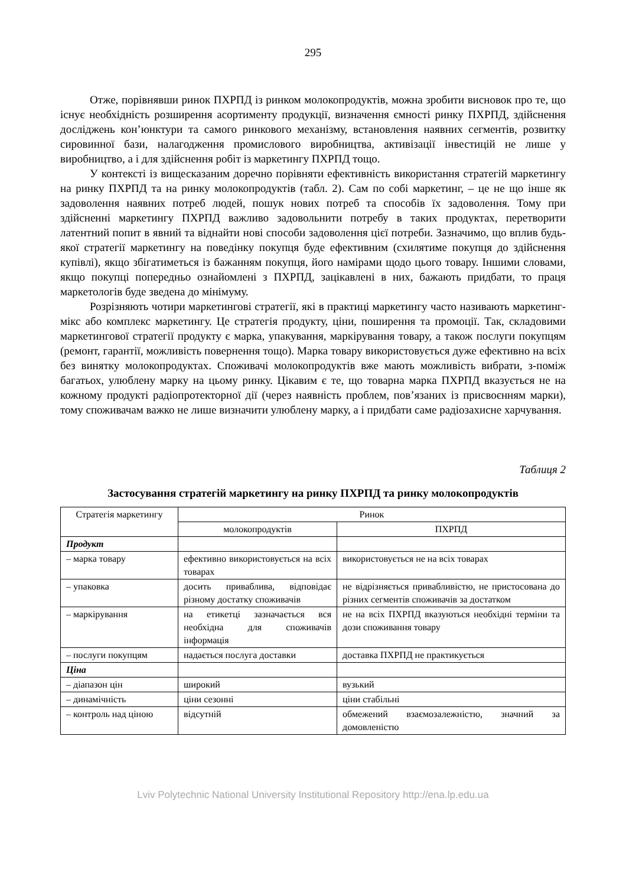295
Отже, порівнявши ринок ПХРПД із ринком молокопродуктів, можна зробити висновок про те, що існує необхідність розширення асортименту продукції, визначення ємності ринку ПХРПД, здійснення досліджень кон’юнктури та самого ринкового механізму, встановлення наявних сегментів, розвитку сировинної бази, налагодження промислового виробництва, активізації інвестицій не лише у виробництво, а і для здійснення робіт із маркетингу ПХРПД тощо.
У контексті із вищесказаним доречно порівняти ефективність використання стратегій маркетингу на ринку ПХРПД та на ринку молокопродуктів (табл. 2). Сам по собі маркетинг, – це не що інше як задоволення наявних потреб людей, пошук нових потреб та способів їх задоволення. Тому при здійсненні маркетингу ПХРПД важливо задовольнити потребу в таких продуктах, перетворити латентний попит в явний та віднайти нові способи задоволення цієї потреби. Зазначимо, що вплив будь-якої стратегії маркетингу на поведінку покупця буде ефективним (схилятиме покупця до здійснення купівлі), якщо збігатиметься із бажанням покупця, його намірами щодо цього товару. Іншими словами, якщо покупці попередньо ознайомлені з ПХРПД, зацікавлені в них, бажають придбати, то праця маркетологів буде зведена до мінімуму.
Розрізняють чотири маркетингові стратегії, які в практиці маркетингу часто називають маркетинг-мікс або комплекс маркетингу. Це стратегія продукту, ціни, поширення та промоції. Так, складовими маркетингової стратегії продукту є марка, упакування, маркірування товару, а також послуги покупцям (ремонт, гарантії, можливість повернення тощо). Марка товару використовується дуже ефективно на всіх без винятку молокопродуктах. Споживачі молокопродуктів вже мають можливість вибрати, з-поміж багатьох, улюблену марку на цьому ринку. Цікавим є те, що товарна марка ПХРПД вказується не на кожному продукті радіопротекторної дії (через наявність проблем, пов’язаних із присвоєнням марки), тому споживачам важко не лише визначити улюблену марку, а і придбати саме радіозахисне харчування.
Таблиця 2
Застосування стратегій маркетингу на ринку ПХРПД та ринку молокопродуктів
| Стратегія маркетингу | Ринок | |
| --- | --- | --- |
| | молокопродуктів | ПХРПД |
| Продукт | | |
| – марка товару | ефективно використовується на всіх товарах | використовується не на всіх товарах |
| – упаковка | досить приваблива, відповідає різному достатку споживачів | не відрізняється привабливістю, не пристосована до різних сегментів споживачів за достатком |
| – маркірування | на етикетці зазначається вся необхідна для споживачів інформація | не на всіх ПХРПД вказуються необхідні терміни та дози споживання товару |
| – послуги покупцям | надається послуга доставки | доставка ПХРПД не практикується |
| Ціна | | |
| – діапазон цін | широкий | вузький |
| – динамічність | ціни сезонні | ціни стабільні |
| – контроль над ціною | відсутній | обмежений взаємозалежністю, значний за домовленістю |
Lviv Polytechnic National University Institutional Repository http://ena.lp.edu.ua